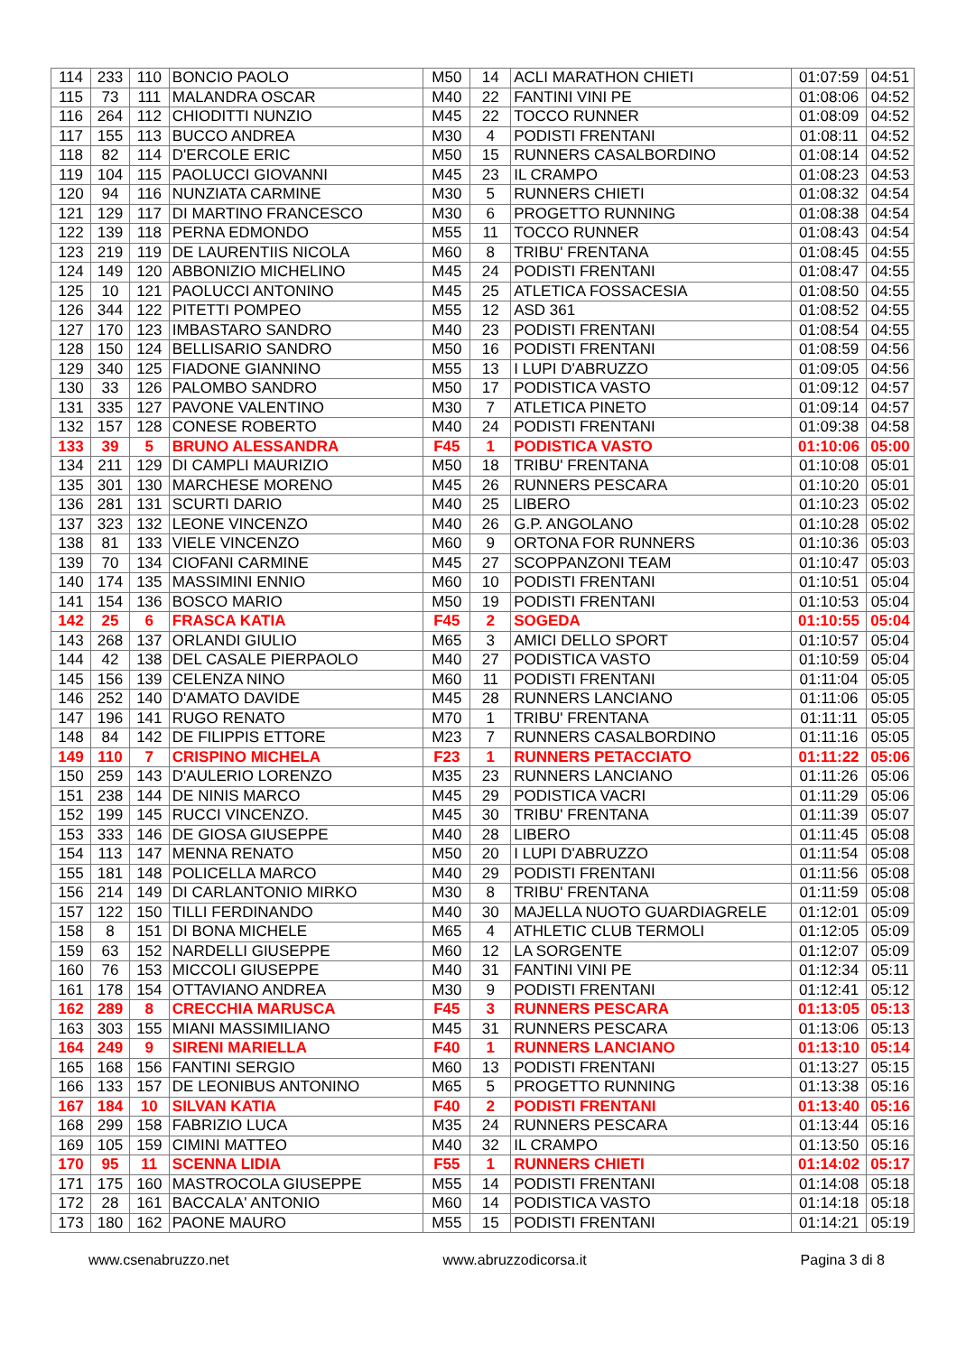| 114 | 233 | 110 | BONCIO PAOLO | M50 | 14 | ACLI MARATHON CHIETI | 01:07:59 | 04:51 |
| 115 | 73 | 111 | MALANDRA OSCAR | M40 | 22 | FANTINI VINI PE | 01:08:06 | 04:52 |
| 116 | 264 | 112 | CHIODITTI NUNZIO | M45 | 22 | TOCCO RUNNER | 01:08:09 | 04:52 |
| 117 | 155 | 113 | BUCCO ANDREA | M30 | 4 | PODISTI FRENTANI | 01:08:11 | 04:52 |
| 118 | 82 | 114 | D'ERCOLE ERIC | M50 | 15 | RUNNERS CASALBORDINO | 01:08:14 | 04:52 |
| 119 | 104 | 115 | PAOLUCCI GIOVANNI | M45 | 23 | IL CRAMPO | 01:08:23 | 04:53 |
| 120 | 94 | 116 | NUNZIATA CARMINE | M30 | 5 | RUNNERS CHIETI | 01:08:32 | 04:54 |
| 121 | 129 | 117 | DI MARTINO FRANCESCO | M30 | 6 | PROGETTO RUNNING | 01:08:38 | 04:54 |
| 122 | 139 | 118 | PERNA EDMONDO | M55 | 11 | TOCCO RUNNER | 01:08:43 | 04:54 |
| 123 | 219 | 119 | DE LAURENTIIS NICOLA | M60 | 8 | TRIBU' FRENTANA | 01:08:45 | 04:55 |
| 124 | 149 | 120 | ABBONIZIO MICHELINO | M45 | 24 | PODISTI FRENTANI | 01:08:47 | 04:55 |
| 125 | 10 | 121 | PAOLUCCI ANTONINO | M45 | 25 | ATLETICA FOSSACESIA | 01:08:50 | 04:55 |
| 126 | 344 | 122 | PITETTI POMPEO | M55 | 12 | ASD 361 | 01:08:52 | 04:55 |
| 127 | 170 | 123 | IMBASTARO SANDRO | M40 | 23 | PODISTI FRENTANI | 01:08:54 | 04:55 |
| 128 | 150 | 124 | BELLISARIO SANDRO | M50 | 16 | PODISTI FRENTANI | 01:08:59 | 04:56 |
| 129 | 340 | 125 | FIADONE GIANNINO | M55 | 13 | I LUPI D'ABRUZZO | 01:09:05 | 04:56 |
| 130 | 33 | 126 | PALOMBO SANDRO | M50 | 17 | PODISTICA VASTO | 01:09:12 | 04:57 |
| 131 | 335 | 127 | PAVONE VALENTINO | M30 | 7 | ATLETICA PINETO | 01:09:14 | 04:57 |
| 132 | 157 | 128 | CONESE ROBERTO | M40 | 24 | PODISTI FRENTANI | 01:09:38 | 04:58 |
| 133 | 39 | 5 | BRUNO ALESSANDRA | F45 | 1 | PODISTICA VASTO | 01:10:06 | 05:00 |
| 134 | 211 | 129 | DI CAMPLI MAURIZIO | M50 | 18 | TRIBU' FRENTANA | 01:10:08 | 05:01 |
| 135 | 301 | 130 | MARCHESE MORENO | M45 | 26 | RUNNERS PESCARA | 01:10:20 | 05:01 |
| 136 | 281 | 131 | SCURTI DARIO | M40 | 25 | LIBERO | 01:10:23 | 05:02 |
| 137 | 323 | 132 | LEONE VINCENZO | M40 | 26 | G.P. ANGOLANO | 01:10:28 | 05:02 |
| 138 | 81 | 133 | VIELE VINCENZO | M60 | 9 | ORTONA FOR RUNNERS | 01:10:36 | 05:03 |
| 139 | 70 | 134 | CIOFANI CARMINE | M45 | 27 | SCOPPANZONI TEAM | 01:10:47 | 05:03 |
| 140 | 174 | 135 | MASSIMINI ENNIO | M60 | 10 | PODISTI FRENTANI | 01:10:51 | 05:04 |
| 141 | 154 | 136 | BOSCO MARIO | M50 | 19 | PODISTI FRENTANI | 01:10:53 | 05:04 |
| 142 | 25 | 6 | FRASCA KATIA | F45 | 2 | SOGEDA | 01:10:55 | 05:04 |
| 143 | 268 | 137 | ORLANDI GIULIO | M65 | 3 | AMICI DELLO SPORT | 01:10:57 | 05:04 |
| 144 | 42 | 138 | DEL CASALE PIERPAOLO | M40 | 27 | PODISTICA VASTO | 01:10:59 | 05:04 |
| 145 | 156 | 139 | CELENZA NINO | M60 | 11 | PODISTI FRENTANI | 01:11:04 | 05:05 |
| 146 | 252 | 140 | D'AMATO DAVIDE | M45 | 28 | RUNNERS LANCIANO | 01:11:06 | 05:05 |
| 147 | 196 | 141 | RUGO RENATO | M70 | 1 | TRIBU' FRENTANA | 01:11:11 | 05:05 |
| 148 | 84 | 142 | DE FILIPPIS ETTORE | M23 | 7 | RUNNERS CASALBORDINO | 01:11:16 | 05:05 |
| 149 | 110 | 7 | CRISPINO MICHELA | F23 | 1 | RUNNERS PETACCIATO | 01:11:22 | 05:06 |
| 150 | 259 | 143 | D'AULERIO LORENZO | M35 | 23 | RUNNERS LANCIANO | 01:11:26 | 05:06 |
| 151 | 238 | 144 | DE NINIS MARCO | M45 | 29 | PODISTICA VACRI | 01:11:29 | 05:06 |
| 152 | 199 | 145 | RUCCI VINCENZO. | M45 | 30 | TRIBU' FRENTANA | 01:11:39 | 05:07 |
| 153 | 333 | 146 | DE GIOSA GIUSEPPE | M40 | 28 | LIBERO | 01:11:45 | 05:08 |
| 154 | 113 | 147 | MENNA RENATO | M50 | 20 | I LUPI D'ABRUZZO | 01:11:54 | 05:08 |
| 155 | 181 | 148 | POLICELLA MARCO | M40 | 29 | PODISTI FRENTANI | 01:11:56 | 05:08 |
| 156 | 214 | 149 | DI CARLANTONIO MIRKO | M30 | 8 | TRIBU' FRENTANA | 01:11:59 | 05:08 |
| 157 | 122 | 150 | TILLI FERDINANDO | M40 | 30 | MAJELLA NUOTO GUARDIAGRELE | 01:12:01 | 05:09 |
| 158 | 8 | 151 | DI BONA MICHELE | M65 | 4 | ATHLETIC CLUB TERMOLI | 01:12:05 | 05:09 |
| 159 | 63 | 152 | NARDELLI GIUSEPPE | M60 | 12 | LA SORGENTE | 01:12:07 | 05:09 |
| 160 | 76 | 153 | MICCOLI GIUSEPPE | M40 | 31 | FANTINI VINI PE | 01:12:34 | 05:11 |
| 161 | 178 | 154 | OTTAVIANO ANDREA | M30 | 9 | PODISTI FRENTANI | 01:12:41 | 05:12 |
| 162 | 289 | 8 | CRECCHIA MARUSCA | F45 | 3 | RUNNERS PESCARA | 01:13:05 | 05:13 |
| 163 | 303 | 155 | MIANI MASSIMILIANO | M45 | 31 | RUNNERS PESCARA | 01:13:06 | 05:13 |
| 164 | 249 | 9 | SIRENI MARIELLA | F40 | 1 | RUNNERS LANCIANO | 01:13:10 | 05:14 |
| 165 | 168 | 156 | FANTINI SERGIO | M60 | 13 | PODISTI FRENTANI | 01:13:27 | 05:15 |
| 166 | 133 | 157 | DE LEONIBUS ANTONINO | M65 | 5 | PROGETTO RUNNING | 01:13:38 | 05:16 |
| 167 | 184 | 10 | SILVAN KATIA | F40 | 2 | PODISTI FRENTANI | 01:13:40 | 05:16 |
| 168 | 299 | 158 | FABRIZIO LUCA | M35 | 24 | RUNNERS PESCARA | 01:13:44 | 05:16 |
| 169 | 105 | 159 | CIMINI MATTEO | M40 | 32 | IL CRAMPO | 01:13:50 | 05:16 |
| 170 | 95 | 11 | SCENNA LIDIA | F55 | 1 | RUNNERS CHIETI | 01:14:02 | 05:17 |
| 171 | 175 | 160 | MASTROCOLA GIUSEPPE | M55 | 14 | PODISTI FRENTANI | 01:14:08 | 05:18 |
| 172 | 28 | 161 | BACCALA' ANTONIO | M60 | 14 | PODISTICA VASTO | 01:14:18 | 05:18 |
| 173 | 180 | 162 | PAONE MAURO | M55 | 15 | PODISTI FRENTANI | 01:14:21 | 05:19 |
www.csenabruzzo.net www.abruzzodicorsa.it Pagina 3 di 8